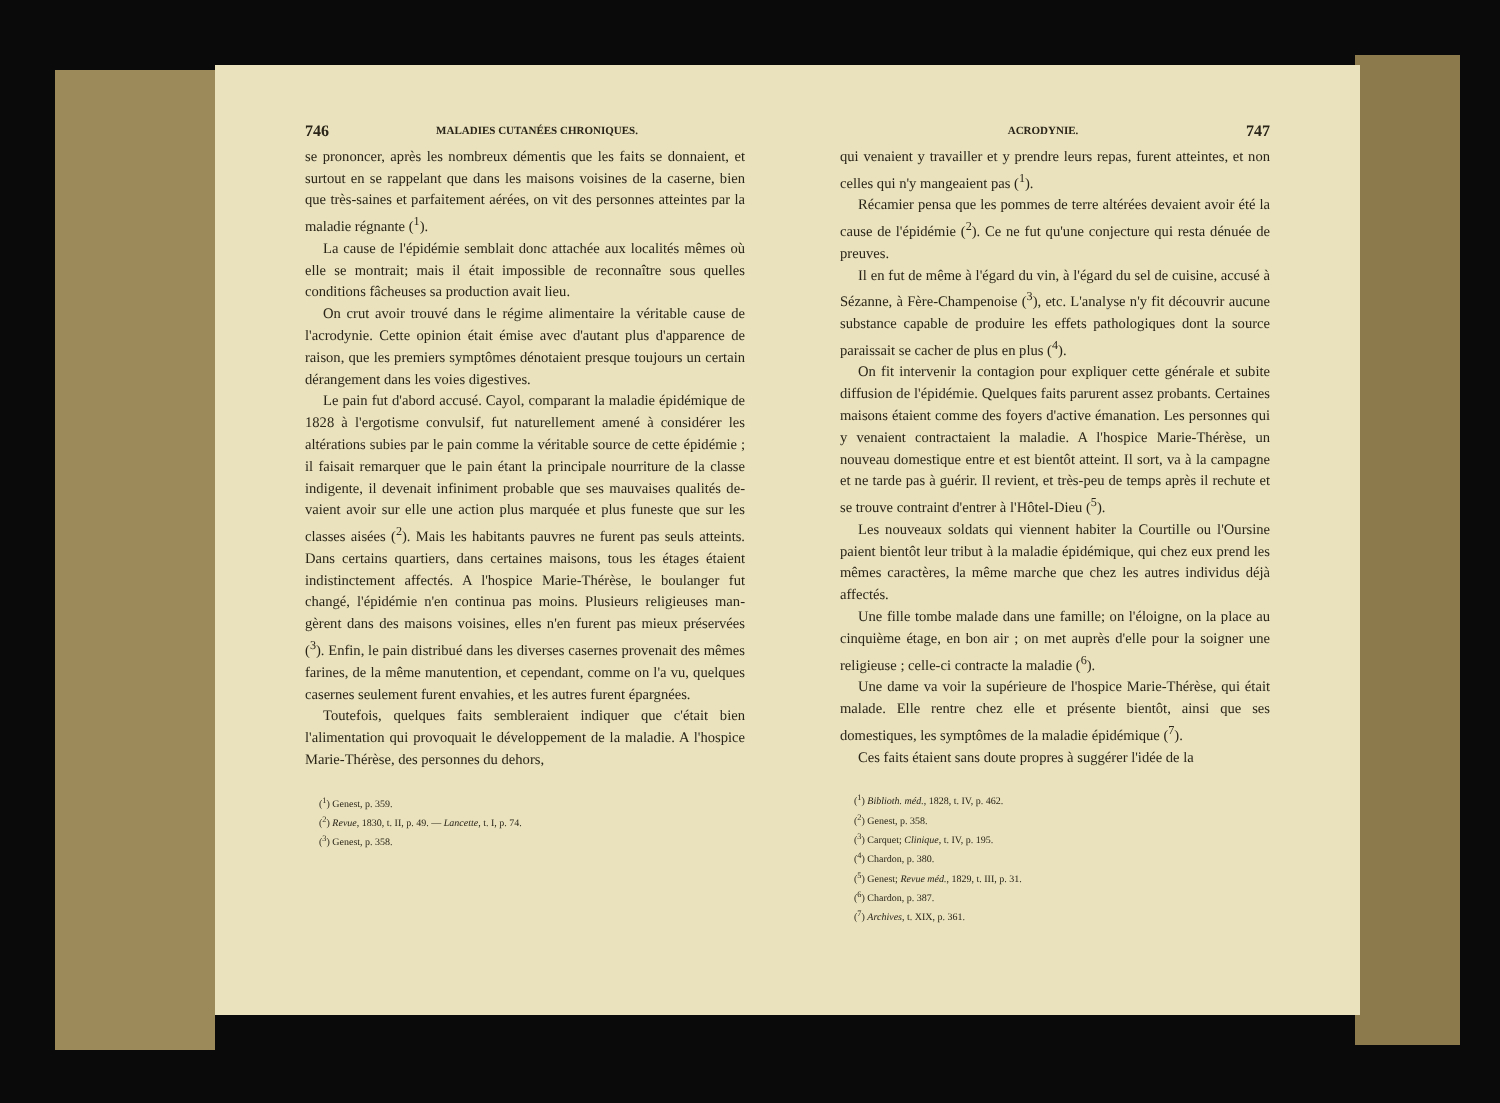746 MALADIES CUTANÉES CHRONIQUES.
se prononcer, après les nombreux démentis que les faits se donnaient, et surtout en se rappelant que dans les maisons voisines de la caserne, bien que très-saines et parfaitement aé­rées, on vit des personnes atteintes par la maladie régnante (<sup>1</sup>).
La cause de l'épidémie semblait donc attachée aux locali­tés mêmes où elle se montrait; mais il était impossible de reconnaître sous quelles conditions fâcheuses sa production avait lieu.
On crut avoir trouvé dans le régime alimentaire la véri­table cause de l'acrodynie. Cette opinion était émise avec d'autant plus d'apparence de raison, que les premiers symp­tômes dénotaient presque toujours un certain dérangement dans les voies digestives.
Le pain fut d'abord accusé. Cayol, comparant la maladie épidémique de 1828 à l'ergotisme convulsif, fut naturellement amené à considérer les altérations subies par le pain comme la véritable source de cette épidémie ; il faisait remarquer que le pain étant la principale nourriture de la classe indigente, il devenait infiniment probable que ses mauvaises qualités de­vaient avoir sur elle une action plus marquée et plus funeste que sur les classes aisées (<sup>2</sup>). Mais les habitants pauvres ne furent pas seuls atteints. Dans certains quartiers, dans cer­taines maisons, tous les étages étaient indistinctement affec­tés. A l'hospice Marie-Thérèse, le boulanger fut changé, l'é­pidémie n'en continua pas moins. Plusieurs religieuses man­gèrent dans des maisons voisines, elles n'en furent pas mieux préservées (<sup>3</sup>). Enfin, le pain distribué dans les diverses ca­sernes provenait des mêmes farines, de la même manutention, et cependant, comme on l'a vu, quelques casernes seulement furent envahies, et les autres furent épargnées.
Toutefois, quelques faits sembleraient indiquer que c'était bien l'alimentation qui provoquait le développement de la ma­ladie. A l'hospice Marie-Thérèse, des personnes du dehors,
(<sup>1</sup>) Genest, p. 359.
(<sup>2</sup>) Revue, 1830, t. II, p. 49. — Lancette, t. I, p. 74.
(<sup>3</sup>) Genest, p. 358.
ACRODYNIE. 747
qui venaient y travailler et y prendre leurs repas, furent at­teintes, et non celles qui n'y mangeaient pas (<sup>1</sup>).
Récamier pensa que les pommes de terre altérées devaient avoir été la cause de l'épidémie (<sup>2</sup>). Ce ne fut qu'une conjecture qui resta dénuée de preuves.
Il en fut de même à l'égard du vin, à l'égard du sel de cui­sine, accusé à Sézanne, à Fère-Champenoise (<sup>3</sup>), etc. L'ana­lyse n'y fit découvrir aucune substance capable de produire les effets pathologiques dont la source paraissait se cacher de plus en plus (<sup>4</sup>).
On fit intervenir la contagion pour expliquer cette générale et subite diffusion de l'épidémie. Quelques faits parurent assez probants. Certaines maisons étaient comme des foyers d'active émanation. Les personnes qui y venaient contractaient la ma­ladie. A l'hospice Marie-Thérèse, un nouveau domestique en­tre et est bientôt atteint. Il sort, va à la campagne et ne tarde pas à guérir. Il revient, et très-peu de temps après il rechute et se trouve contraint d'entrer à l'Hôtel-Dieu (<sup>5</sup>).
Les nouveaux soldats qui viennent habiter la Courtille ou l'Oursine paient bientôt leur tribut à la maladie épidémique, qui chez eux prend les mêmes caractères, la même marche que chez les autres individus déjà affectés.
Une fille tombe malade dans une famille; on l'éloigne, on la place au cinquième étage, en bon air ; on met auprès d'elle pour la soigner une religieuse ; celle-ci contracte la maladie (<sup>6</sup>).
Une dame va voir la supérieure de l'hospice Marie-Thérèse, qui était malade. Elle rentre chez elle et présente bientôt, ainsi que ses domestiques, les symptômes de la maladie épi­démique (<sup>7</sup>).
Ces faits étaient sans doute propres à suggérer l'idée de la
(<sup>1</sup>) Biblioth. méd., 1828, t. IV, p. 462.
(<sup>2</sup>) Genest, p. 358.
(<sup>3</sup>) Carquet; Clinique, t. IV, p. 195.
(<sup>4</sup>) Chardon, p. 380.
(<sup>5</sup>) Genest; Revue méd., 1829, t. III, p. 31.
(<sup>6</sup>) Chardon, p. 387.
(<sup>7</sup>) Archives, t. XIX, p. 361.